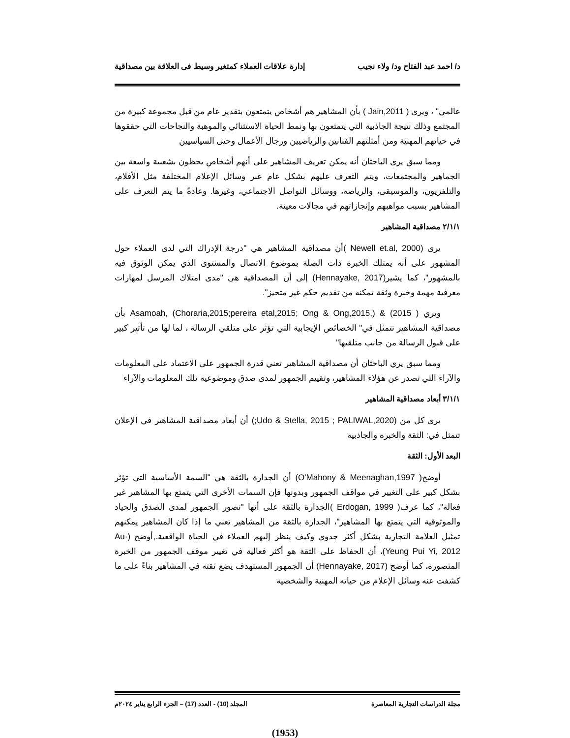د/ احمد عبد الفتاح ود/ ولاء نجيب إدارة علاقات العملاء كمتغير وسيط فى العلاقة بين مصداقية
عالمي" ، ويرى ( Jain,2011 ) بأن المشاهير هم أشخاص يتمتعون بتقدير عام من قبل مجموعة كبيرة من المجتمع وذلك نتيجة الجاذبية التي يتمتعون بها ونمط الحياة الاستثنائي والموهبة والنجاحات التي حققوها في حياتهم المهنية ومن أمثلتهم الفنانين والرياضيين ورجال الأعمال وحتى السياسيين
ومما سبق يرى الباحثان أنه يمكن تعريف المشاهير على أنهم أشخاص يحظون بشعبية واسعة بين الجماهير والمجتمعات، ويتم التعرف عليهم بشكل عام عبر وسائل الإعلام المختلفة مثل الأفلام، والتلفزيون، والموسيقى، والرياضة، ووسائل التواصل الاجتماعي، وغيرها. وعادةً ما يتم التعرف على المشاهير بسبب مواهبهم وإنجازاتهم في مجالات معينة.
٢/١/١ مصداقية المشاهير
يرى (Newell et.al, 2000 )أن مصداقية المشاهير هي "درجة الإدراك التي لدى العملاء حول المشهور على أنه يمتلك الخبرة ذات الصلة بموضوع الاتصال والمستوى الذي يمكن الوثوق فيه بالمشهور"، كما يشير(Hennayake, 2017) إلى أن المصداقية هى "مدى امتلاك المرسل لمهارات معرفية مهمة وخبرة وثقة تمكنه من تقديم حكم غير متحيز".
ويري Asamoah, (Choraria,2015;pereira etal,2015; Ong & Ong,2015,) & (2015 ) بأن مصداقية المشاهير تتمثل في" الخصائص الإيجابية التي تؤثر على متلقي الرسالة ، لما لها من تأثير كبير على قبول الرسالة من جانب متلقيها"
ومما سبق يري الباحثان أن مصداقية المشاهير تعني قدرة الجمهور على الاعتماد على المعلومات والآراء التي تصدر عن هؤلاء المشاهير، وتقييم الجمهور لمدى صدق وموضوعية تلك المعلومات والآراء
٣/١/١ أبعاد مصداقية المشاهير
يرى كل من (Udo & Stella, 2015 ; PALIWAL,2020;) أن أبعاد مصداقية المشاهير في الإعلان تتمثل في: الثقة والخبرة والجاذبية
البعد الأول: الثقة
أوضح( O'Mahony & Meenaghan,1997) أن الجدارة بالثقة هي "السمة الأساسية التي تؤثر بشكل كبير على التغيير في مواقف الجمهور وبدونها فإن السمات الأخرى التي يتمتع بها المشاهير غير فعالة"، كما عرف( Erdogan, 1999 )الجدارة بالثقة على أنها "تصور الجمهور لمدى الصدق والحياد والموثوقية التي يتمتع بها المشاهير"، الجدارة بالثقة من المشاهير تعني ما إذا كان المشاهير يمكنهم تمثيل العلامة التجارية بشكل أكثر جدوى وكيف ينظر إليهم العملاء في الحياة الواقعية.,أوضح (Au-Yeung Pui Yi, 2012)، أن الحفاظ على الثقة هو أكثر فعالية في تغيير موقف الجمهور من الخبرة المتصورة، كما أوضح (Hennayake, 2017) أن الجمهور المستهدف يضع ثقته في المشاهير بناءً على ما كشفت عنه وسائل الإعلام من حياته المهنية والشخصية
مجلة الدراسات التجارية المعاصرة المجلد (10) - العدد (17) – الجزء الرابع يناير ٢٠٢٤م
(1953)